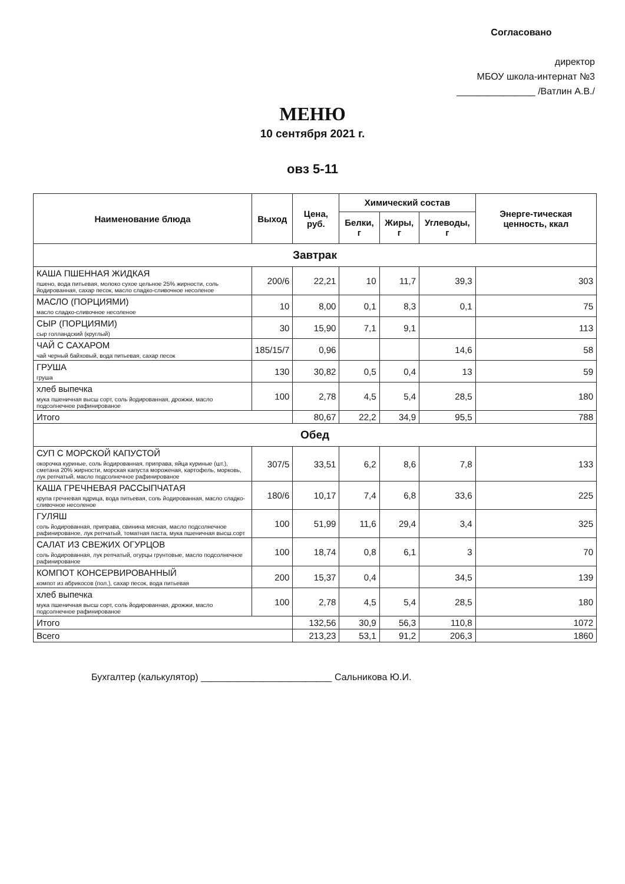Согласовано
директор
МБОУ школа-интернат №3
_______________ /Ватлин А.В./
МЕНЮ
10 сентября 2021 г.
овз 5-11
| Наименование блюда | Выход | Цена, руб. | Химический состав | | | Энерге-тическая ценность, ккал |
| --- | --- | --- | --- | --- | --- | --- |
| | | | Белки, г | Жиры, г | Углеводы, г | |
| Завтрак | | | | | | |
| КАША ПШЕННАЯ ЖИДКАЯ пшено, вода питьевая, молоко сухое цельное 25% жирности, соль йодированная, сахар песок, масло сладко-сливочное несоленое | 200/6 | 22,21 | 10 | 11,7 | 39,3 | 303 |
| МАСЛО (ПОРЦИЯМИ) масло сладко-сливочное несоленое | 10 | 8,00 | 0,1 | 8,3 | 0,1 | 75 |
| СЫР (ПОРЦИЯМИ) сыр голландский (круглый) | 30 | 15,90 | 7,1 | 9,1 | | 113 |
| ЧАЙ С САХАРОМ чай черный байховый, вода питьевая, сахар песок | 185/15/7 | 0,96 | | | 14,6 | 58 |
| ГРУША груша | 130 | 30,82 | 0,5 | 0,4 | 13 | 59 |
| хлеб выпечка мука пшеничная высш сорт, соль йодированная, дрожжи, масло подсолнечное рафинированое | 100 | 2,78 | 4,5 | 5,4 | 28,5 | 180 |
| Итого | | 80,67 | 22,2 | 34,9 | 95,5 | 788 |
| Обед | | | | | | |
| СУП С МОРСКОЙ КАПУСТОЙ окорочка куриные, соль йодированная, приправа, яйца куриные (шт.), сметана 20% жирности, морская капуста мороженая, картофель, морковь, лук репчатый, масло подсолнечное рафинированое | 307/5 | 33,51 | 6,2 | 8,6 | 7,8 | 133 |
| КАША ГРЕЧНЕВАЯ РАССЫПЧАТАЯ крупа гречневая ядрица, вода питьевая, соль йодированная, масло сладко-сливочное несоленое | 180/6 | 10,17 | 7,4 | 6,8 | 33,6 | 225 |
| ГУЛЯШ соль йодированная, приправа, свинина мясная, масло подсолнечное рафинированое, лук репчатый, томатная паста, мука пшеничная высш.сорт | 100 | 51,99 | 11,6 | 29,4 | 3,4 | 325 |
| САЛАТ ИЗ СВЕЖИХ ОГУРЦОВ соль йодированная, лук репчатый, огурцы грунтовые, масло подсолнечное рафинированое | 100 | 18,74 | 0,8 | 6,1 | 3 | 70 |
| КОМПОТ КОНСЕРВИРОВАННЫЙ компот из абрикосов (пол.), сахар песок, вода питьевая | 200 | 15,37 | 0,4 | | 34,5 | 139 |
| хлеб выпечка мука пшеничная высш сорт, соль йодированная, дрожжи, масло подсолнечное рафинированое | 100 | 2,78 | 4,5 | 5,4 | 28,5 | 180 |
| Итого | | 132,56 | 30,9 | 56,3 | 110,8 | 1072 |
| Всего | | 213,23 | 53,1 | 91,2 | 206,3 | 1860 |
Бухгалтер (калькулятор) _________________________ Сальникова Ю.И.